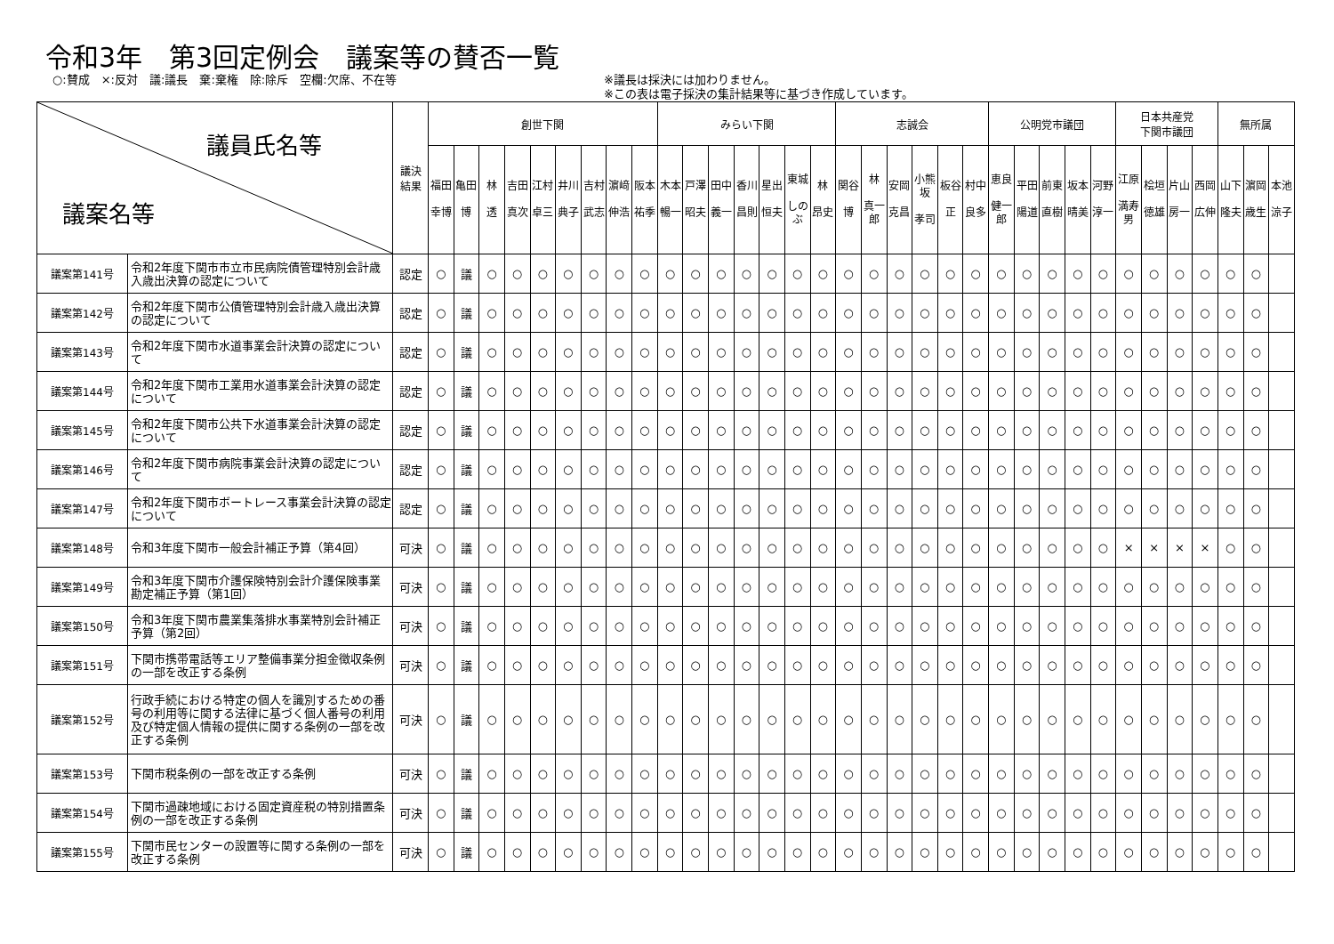令和3年　第3回定例会　議案等の賛否一覧
○:賛成　×:反対　議:議長　棄:棄権　除:除斥　空欄:欠席、不在等 ※議長は採決には加わりません。
※この表は電子採決の集計結果等に基づき作成しています。
| 議員氏名等 議案名等 | | 議決 結果 | 創世下関 | | | | | | | | | みらい下関 | | | | | | | 志誠会 | | | | | | 公明党市議団 | | | | | 日本共産党 下関市議団 | | | | 無所属 | | |
| --- | --- | --- | --- | --- | --- | --- | --- | --- | --- | --- | --- | --- | --- | --- | --- | --- | --- | --- | --- | --- | --- | --- | --- | --- | --- | --- | --- | --- | --- | --- | --- | --- | --- | --- | --- | --- |
| | | | 福田 幸博 | 亀田 博 | 林 透 | 吉田 真次 | 江村 卓三 | 井川 典子 | 吉村 武志 | 濵﨑 伸浩 | 阪本 祐季 | 木本 暢一 | 戸澤 昭夫 | 田中 義一 | 香川 昌則 | 星出 恒夫 | 東城 しのぶ | 林 昂史 | 関谷 博 | 林 真一郎 | 安岡 克昌 | 小熊坂 孝司 | 板谷 正 | 村中 良多 | 恵良 健一郎 | 平田 陽道 | 前東 直樹 | 坂本 晴美 | 河野 淳一 | 江原 満寿男 | 桧垣 徳雄 | 片山 房一 | 西岡 広伸 | 山下 隆夫 | 濵岡 歳生 | 本池 涼子 |
| 議案第141号 | 令和2年度下関市市立市民病院債管理特別会計歳入歳出決算の認定について | 認定 | ○ | 議 | ○ | ○ | ○ | ○ | ○ | ○ | ○ | ○ | ○ | ○ | ○ | ○ | ○ | ○ | ○ | ○ | ○ | ○ | ○ | ○ | ○ | ○ | ○ | ○ | ○ | ○ | ○ | ○ | ○ | ○ | ○ | |
| 議案第142号 | 令和2年度下関市公債管理特別会計歳入歳出決算の認定について | 認定 | ○ | 議 | ○ | ○ | ○ | ○ | ○ | ○ | ○ | ○ | ○ | ○ | ○ | ○ | ○ | ○ | ○ | ○ | ○ | ○ | ○ | ○ | ○ | ○ | ○ | ○ | ○ | ○ | ○ | ○ | ○ | ○ | ○ | |
| 議案第143号 | 令和2年度下関市水道事業会計決算の認定について | 認定 | ○ | 議 | ○ | ○ | ○ | ○ | ○ | ○ | ○ | ○ | ○ | ○ | ○ | ○ | ○ | ○ | ○ | ○ | ○ | ○ | ○ | ○ | ○ | ○ | ○ | ○ | ○ | ○ | ○ | ○ | ○ | ○ | ○ | |
| 議案第144号 | 令和2年度下関市工業用水道事業会計決算の認定について | 認定 | ○ | 議 | ○ | ○ | ○ | ○ | ○ | ○ | ○ | ○ | ○ | ○ | ○ | ○ | ○ | ○ | ○ | ○ | ○ | ○ | ○ | ○ | ○ | ○ | ○ | ○ | ○ | ○ | ○ | ○ | ○ | ○ | ○ | |
| 議案第145号 | 令和2年度下関市公共下水道事業会計決算の認定について | 認定 | ○ | 議 | ○ | ○ | ○ | ○ | ○ | ○ | ○ | ○ | ○ | ○ | ○ | ○ | ○ | ○ | ○ | ○ | ○ | ○ | ○ | ○ | ○ | ○ | ○ | ○ | ○ | ○ | ○ | ○ | ○ | ○ | ○ | |
| 議案第146号 | 令和2年度下関市病院事業会計決算の認定について | 認定 | ○ | 議 | ○ | ○ | ○ | ○ | ○ | ○ | ○ | ○ | ○ | ○ | ○ | ○ | ○ | ○ | ○ | ○ | ○ | ○ | ○ | ○ | ○ | ○ | ○ | ○ | ○ | ○ | ○ | ○ | ○ | ○ | ○ | |
| 議案第147号 | 令和2年度下関市ボートレース事業会計決算の認定について | 認定 | ○ | 議 | ○ | ○ | ○ | ○ | ○ | ○ | ○ | ○ | ○ | ○ | ○ | ○ | ○ | ○ | ○ | ○ | ○ | ○ | ○ | ○ | ○ | ○ | ○ | ○ | ○ | ○ | ○ | ○ | ○ | ○ | ○ | |
| 議案第148号 | 令和3年度下関市一般会計補正予算（第4回） | 可決 | ○ | 議 | ○ | ○ | ○ | ○ | ○ | ○ | ○ | ○ | ○ | ○ | ○ | ○ | ○ | ○ | ○ | ○ | ○ | ○ | ○ | ○ | ○ | ○ | ○ | ○ | ○ | × | × | × | × | ○ | ○ | |
| 議案第149号 | 令和3年度下関市介護保険特別会計介護保険事業勘定補正予算（第1回） | 可決 | ○ | 議 | ○ | ○ | ○ | ○ | ○ | ○ | ○ | ○ | ○ | ○ | ○ | ○ | ○ | ○ | ○ | ○ | ○ | ○ | ○ | ○ | ○ | ○ | ○ | ○ | ○ | ○ | ○ | ○ | ○ | ○ | ○ | |
| 議案第150号 | 令和3年度下関市農業集落排水事業特別会計補正予算（第2回） | 可決 | ○ | 議 | ○ | ○ | ○ | ○ | ○ | ○ | ○ | ○ | ○ | ○ | ○ | ○ | ○ | ○ | ○ | ○ | ○ | ○ | ○ | ○ | ○ | ○ | ○ | ○ | ○ | ○ | ○ | ○ | ○ | ○ | ○ | |
| 議案第151号 | 下関市携帯電話等エリア整備事業分担金徴収条例の一部を改正する条例 | 可決 | ○ | 議 | ○ | ○ | ○ | ○ | ○ | ○ | ○ | ○ | ○ | ○ | ○ | ○ | ○ | ○ | ○ | ○ | ○ | ○ | ○ | ○ | ○ | ○ | ○ | ○ | ○ | ○ | ○ | ○ | ○ | ○ | ○ | |
| 議案第152号 | 行政手続における特定の個人を識別するための番号の利用等に関する法律に基づく個人番号の利用及び特定個人情報の提供に関する条例の一部を改正する条例 | 可決 | ○ | 議 | ○ | ○ | ○ | ○ | ○ | ○ | ○ | ○ | ○ | ○ | ○ | ○ | ○ | ○ | ○ | ○ | ○ | ○ | ○ | ○ | ○ | ○ | ○ | ○ | ○ | ○ | ○ | ○ | ○ | ○ | ○ | |
| 議案第153号 | 下関市税条例の一部を改正する条例 | 可決 | ○ | 議 | ○ | ○ | ○ | ○ | ○ | ○ | ○ | ○ | ○ | ○ | ○ | ○ | ○ | ○ | ○ | ○ | ○ | ○ | ○ | ○ | ○ | ○ | ○ | ○ | ○ | ○ | ○ | ○ | ○ | ○ | ○ | |
| 議案第154号 | 下関市過疎地域における固定資産税の特別措置条例の一部を改正する条例 | 可決 | ○ | 議 | ○ | ○ | ○ | ○ | ○ | ○ | ○ | ○ | ○ | ○ | ○ | ○ | ○ | ○ | ○ | ○ | ○ | ○ | ○ | ○ | ○ | ○ | ○ | ○ | ○ | ○ | ○ | ○ | ○ | ○ | ○ | |
| 議案第155号 | 下関市民センターの設置等に関する条例の一部を改正する条例 | 可決 | ○ | 議 | ○ | ○ | ○ | ○ | ○ | ○ | ○ | ○ | ○ | ○ | ○ | ○ | ○ | ○ | ○ | ○ | ○ | ○ | ○ | ○ | ○ | ○ | ○ | ○ | ○ | ○ | ○ | ○ | ○ | ○ | ○ | |